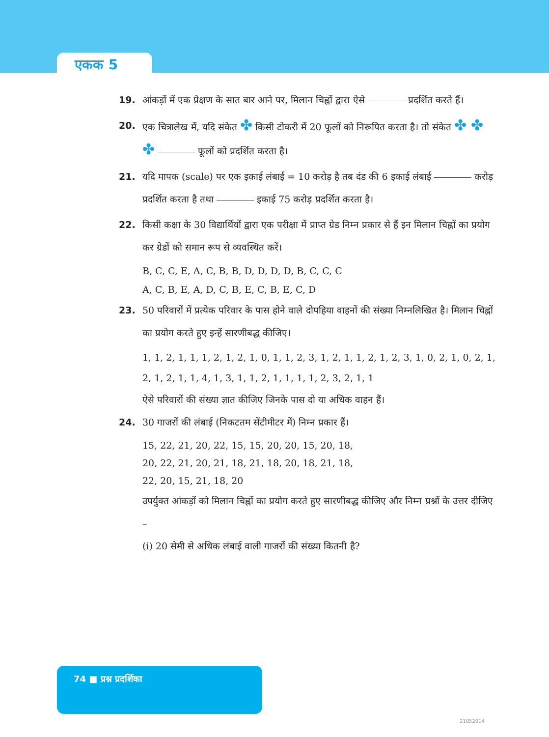एकक 5
19. आंकड़ों में एक प्रेक्षण के सात बार आने पर, मिलान चिह्नों द्वारा ऐसे प्रदर्शित करते हैं।
20. एक चित्रालेख में, यदि संकेत ✤ किसी टोकरी में 20 फूलों को निरूपित करता है। तो संकेत ✤ ✤ ✤ फूलों को प्रदर्शित करता है।
21. यदि मापक (scale) पर एक इकाई लंबाई = 10 करोड़ है तब दंड की 6 इकाई लंबाई करोड़ प्रदर्शित करता है तथा इकाई 75 करोड़ प्रदर्शित करता है।
22. किसी कक्षा के 30 विद्यार्थियों द्वारा एक परीक्षा में प्राप्त ग्रेड निम्न प्रकार से हैं इन मिलान चिह्नों का प्रयोग कर ग्रेडों को समान रूप से व्यवस्थित करें।
B, C, C, E, A, C, B, B, D, D, D, D, B, C, C, C
A, C, B, E, A, D, C, B, E, C, B, E, C, D
23. 50 परिवारों में प्रत्येक परिवार के पास होने वाले दोपहिया वाहनों की संख्या निम्नलिखित है। मिलान चिह्नों का प्रयोग करते हुए इन्हें सारणीबद्ध कीजिए।
1, 1, 2, 1, 1, 1, 2, 1, 2, 1, 0, 1, 1, 2, 3, 1, 2, 1, 1, 2, 1, 2, 3, 1, 0, 2, 1, 0, 2, 1, 2, 1, 2, 1, 1, 4, 1, 3, 1, 1, 2, 1, 1, 1, 1, 2, 3, 2, 1, 1
ऐसे परिवारों की संख्या ज्ञात कीजिए जिनके पास दो या अधिक वाहन हैं।
24. 30 गाजरों की लंबाई (निकटतम सेंटीमीटर में) निम्न प्रकार हैं।
15, 22, 21, 20, 22, 15, 15, 20, 20, 15, 20, 18,
20, 22, 21, 20, 21, 18, 21, 18, 20, 18, 21, 18,
22, 20, 15, 21, 18, 20
उपर्युक्त आंकड़ों को मिलान चिह्नों का प्रयोग करते हुए सारणीबद्ध कीजिए और निम्न प्रश्नों के उत्तर दीजिए –
(i) 20 सेमी से अधिक लंबाई वाली गाजरों की संख्या कितनी है?
74 ■ प्रश्न प्रदर्शिका
21052014